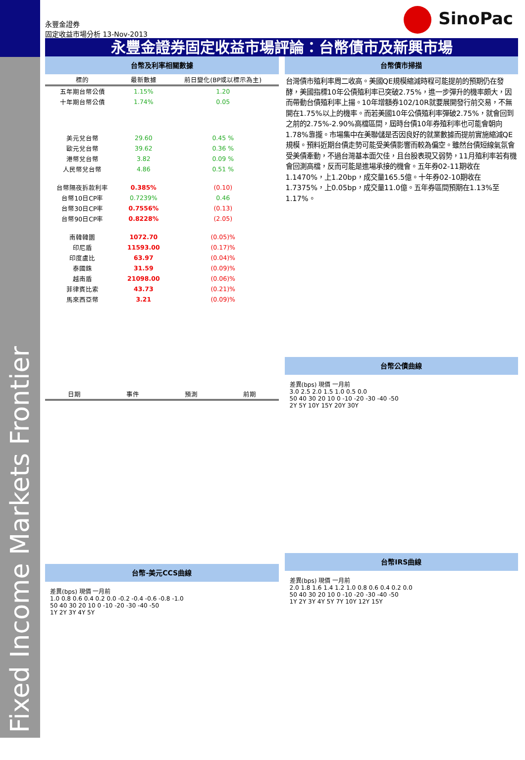Fixed Income Markets Frontier
永豐金證券
固定收益市場分析 13-Nov-2013
SinoPac
永豐金證券固定收益市場評論：台幣債市及新興市場
台幣及利率相關數據
| 標的 | 最新數據 | 前日變化(BP或以標示為主) |
| --- | --- | --- |
| 五年期台幣公債 | 1.15% | 1.20 |
| 十年期台幣公債 | 1.74% | 0.05 |
| 美元兌台幣 | 29.60 | 0.45 % |
| 歐元兌台幣 | 39.62 | 0.36 % |
| 港幣兌台幣 | 3.82 | 0.09 % |
| 人民幣兌台幣 | 4.86 | 0.51 % |
| 台幣隔夜拆款利率 | 0.385% | (0.10) |
| 台幣10日CP率 | 0.7239% | 0.46 |
| 台幣30日CP率 | 0.7556% | (0.13) |
| 台幣90日CP率 | 0.8228% | (2.05) |
| 南韓韓圜 | 1072.70 | (0.05)% |
| 印尼盾 | 11593.00 | (0.17)% |
| 印度盧比 | 63.97 | (0.04)% |
| 泰國銖 | 31.59 | (0.09)% |
| 越南盾 | 21098.00 | (0.06)% |
| 菲律賓比索 | 43.73 | (0.21)% |
| 馬來西亞幣 | 3.21 | (0.09)% |
| 日期 | 事件 | 預測 | 前期 |
| --- | --- | --- | --- |
台幣-美元CCS曲線
差異(bps) 現價 一月前
1.0 0.8 0.6 0.4 0.2 0.0 -0.2 -0.4 -0.6 -0.8 -1.0
50 40 30 20 10 0 -10 -20 -30 -40 -50
1Y 2Y 3Y 4Y 5Y
台幣債市掃描
台灣債市殖利率周二收高。美國QE規模縮減時程可能提前的預期仍在發酵，美國指標10年公債殖利率已突破2.75%，進一步彈升的機率頗大，因而帶動台債殖利率上揚。10年增額券102/10R就要展開發行前交易，不無開在1.75%以上的機率。而若美國10年公債殖利率彈破2.75%，就會回到之前的2.75%-2.90%高檔區間，屆時台債10年券殖利率也可能會朝向1.78%靠攏。市場集中在美聯儲是否因良好的就業數據而提前實施縮減QE規模。預料近期台債走勢可能受美債影響而較為偏空。雖然台債短線氣氛會受美債牽動，不過台灣基本面欠佳，且台股表現又弱勢，11月殖利率若有機會回測高檔，反而可能是進場承接的機會。五年券02-11期收在1.1470%，上1.20bp，成交量165.5億。十年券02-10期收在1.7375%，上0.05bp，成交量11.0億。五年券區間預期在1.13%至1.17%。
台幣公債曲線
差異(bps) 現價 一月前
3.0 2.5 2.0 1.5 1.0 0.5 0.0
50 40 30 20 10 0 -10 -20 -30 -40 -50
2Y 5Y 10Y 15Y 20Y 30Y
台幣IRS曲線
差異(bps) 現價 一月前
2.0 1.8 1.6 1.4 1.2 1.0 0.8 0.6 0.4 0.2 0.0
50 40 30 20 10 0 -10 -20 -30 -40 -50
1Y 2Y 3Y 4Y 5Y 7Y 10Y 12Y 15Y